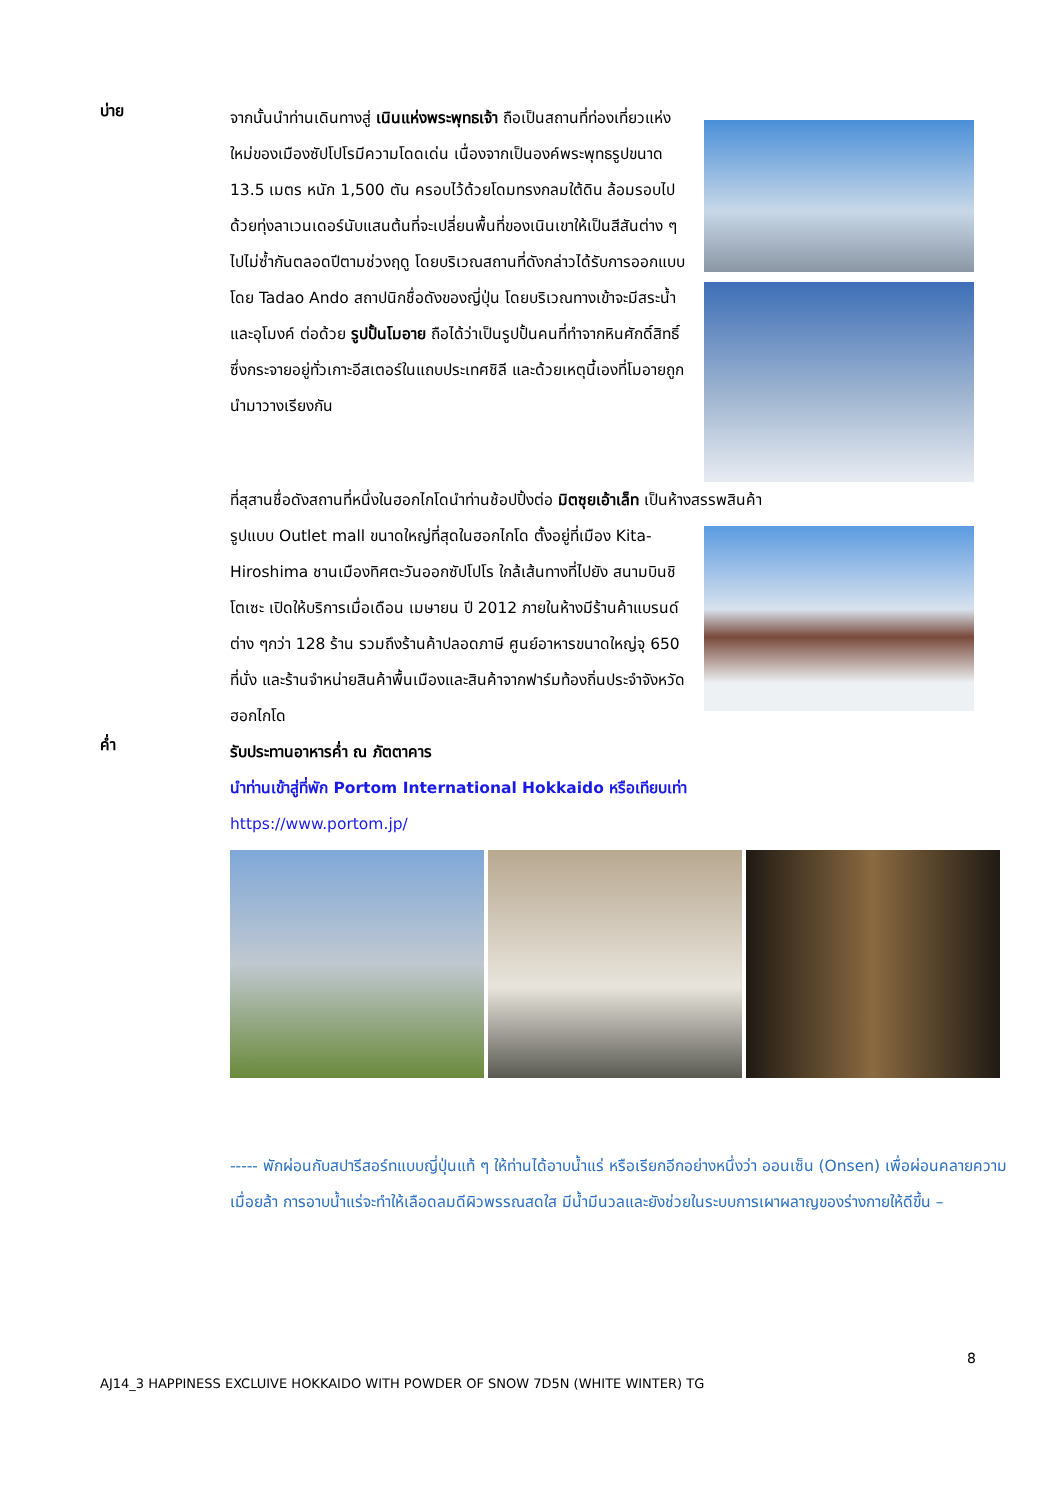บ่าย
จากนั้นนำท่านเดินทางสู่ เนินแห่งพระพุทธเจ้า ถือเป็นสถานที่ท่องเที่ยวแห่งใหม่ของเมืองซัปโปโรมีความโดดเด่น เนื่องจากเป็นองค์พระพุทธรูปขนาด 13.5 เมตร หนัก 1,500 ตัน ครอบไว้ด้วยโดมทรงกลมใต้ดิน ล้อมรอบไปด้วยทุ่งลาเวนเดอร์นับแสนต้นที่จะเปลี่ยนพื้นที่ของเนินเขาให้เป็นสีสันต่าง ๆไปไม่ซ้ำกันตลอดปีตามช่วงฤดู โดยบริเวณสถานที่ดังกล่าวได้รับการออกแบบโดย Tadao Ando สถาปนิกชื่อดังของญี่ปุ่น โดยบริเวณทางเข้าจะมีสระน้ำและอุโมงค์ ต่อด้วย รูปปั้นโมอาย ถือได้ว่าเป็นรูปปั้นคนที่ทำจากหินศักดิ์สิทธิ์ซึ่งกระจายอยู่ทั่วเกาะอีสเตอร์ในแถบประเทศชิลี และด้วยเหตุนี้เองที่โมอายถูกนำมาวางเรียงกัน
ที่สุสานชื่อดังสถานที่หนึ่งในฮอกไกโดนำท่านช้อปปิ้งต่อ มิตซุยเอ้าเล็ท เป็นห้างสรรพสินค้า
รูปแบบ Outlet mall ขนาดใหญ่ที่สุดในฮอกไกโด ตั้งอยู่ที่เมือง Kita-Hiroshima ชานเมืองทิศตะวันออกซัปโปโร ใกล้เส้นทางที่ไปยัง สนามบินชิโตเซะ เปิดให้บริการเมื่อเดือน เมษายน ปี 2012 ภายในห้างมีร้านค้าแบรนด์ต่าง ๆกว่า 128 ร้าน รวมถึงร้านค้าปลอดภาษี ศูนย์อาหารขนาดใหญ่จุ 650 ที่นั่ง และร้านจำหน่ายสินค้าพื้นเมืองและสินค้าจากฟาร์มท้องถิ่นประจำจังหวัดฮอกไกโด
ค่ำ
รับประทานอาหารค่ำ ณ ภัตตาคาร
นำท่านเข้าสู่ที่พัก Portom International Hokkaido หรือเทียบเท่า
https://www.portom.jp/
----- พักผ่อนกับสปารีสอร์ทแบบญี่ปุ่นแท้ ๆ ให้ท่านได้อาบน้ำแร่ หรือเรียกอีกอย่างหนึ่งว่า ออนเซ็น (Onsen) เพื่อผ่อนคลายความเมื่อยล้า การอาบน้ำแร่จะทำให้เลือดลมดีผิวพรรณสดใส มีน้ำมีนวลและยังช่วยในระบบการเผาผลาญของร่างกายให้ดีขึ้น –
8
AJ14_3 HAPPINESS EXCLUIVE HOKKAIDO WITH POWDER OF SNOW 7D5N (WHITE WINTER) TG